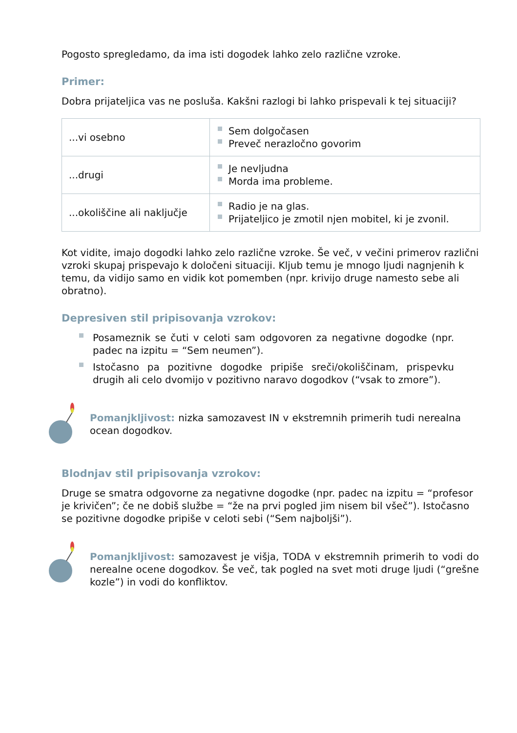Pogosto spregledamo, da ima isti dogodek lahko zelo različne vzroke.
Primer:
Dobra prijateljica vas ne posluša. Kakšni razlogi bi lahko prispevali k tej situaciji?
| ...vi osebno | Sem dolgočasen Preveč nerazločno govorim |
| ...drugi | Je nevljudna Morda ima probleme. |
| ...okoliščine ali naključje | Radio je na glas. Prijateljico je zmotil njen mobitel, ki je zvonil. |
Kot vidite, imajo dogodki lahko zelo različne vzroke. Še več, v večini primerov različni vzroki skupaj prispevajo k določeni situaciji. Kljub temu je mnogo ljudi nagnjenih k temu, da vidijo samo en vidik kot pomemben (npr. krivijo druge namesto sebe ali obratno).
Depresiven stil pripisovanja vzrokov:
Posameznik se čuti v celoti sam odgovoren za negativne dogodke (npr. padec na izpitu = “Sem neumen”).
Istočasno pa pozitivne dogodke pripiše sreči/okoliščinam, prispevku drugih ali celo dvomijo v pozitivno naravo dogodkov (“vsak to zmore”).
Pomanjkljivost: nizka samozavest IN v ekstremnih primerih tudi nerealna ocean dogodkov.
Blodnjav stil pripisovanja vzrokov:
Druge se smatra odgovorne za negativne dogodke (npr. padec na izpitu = “profesor je krivičen”; če ne dobiš službe = “že na prvi pogled jim nisem bil všeč”). Istočasno se pozitivne dogodke pripiše v celoti sebi (“Sem najboljši”).
Pomanjkljivost: samozavest je višja, TODA v ekstremnih primerih to vodi do nerealne ocene dogodkov. Še več, tak pogled na svet moti druge ljudi (“grešne kozle”) in vodi do konfliktov.